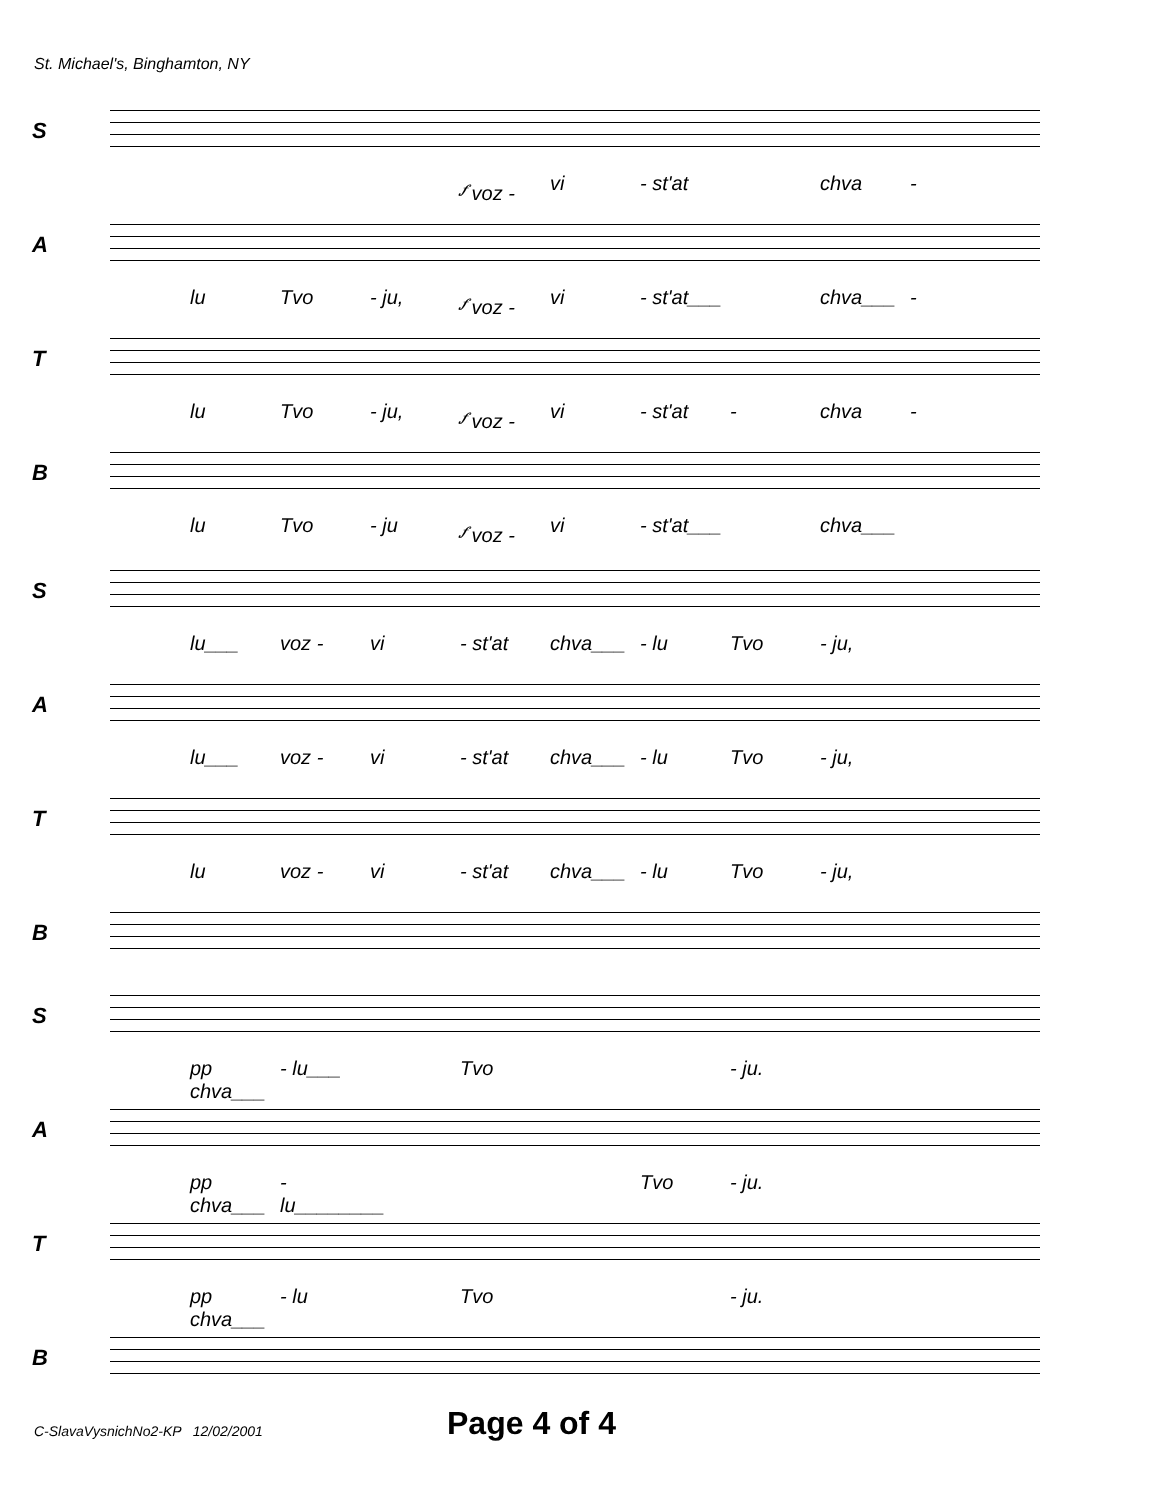St. Michael's, Binghamton, NY
S
𝆑 voz - vi - st'at chva -
A
lu Tvo - ju, 𝆑 voz - vi - st'at___ chva___ -
T
lu Tvo - ju, 𝆑 voz - vi - st'at - chva -
B
lu Tvo - ju 𝆑 voz - vi - st'at___ chva___
S
lu___ voz - vi - st'at chva___ - lu Tvo - ju,
A
lu___ voz - vi - st'at chva___ - lu Tvo - ju,
T
lu voz - vi - st'at chva___ - lu Tvo - ju,
B
S
pp chva___ - lu___ Tvo - ju.
A
pp chva___ - lu________ Tvo - ju.
T
pp chva___ - lu Tvo - ju.
B
C-SlavaVysnichNo2-KP 12/02/2001
Page 4 of 4